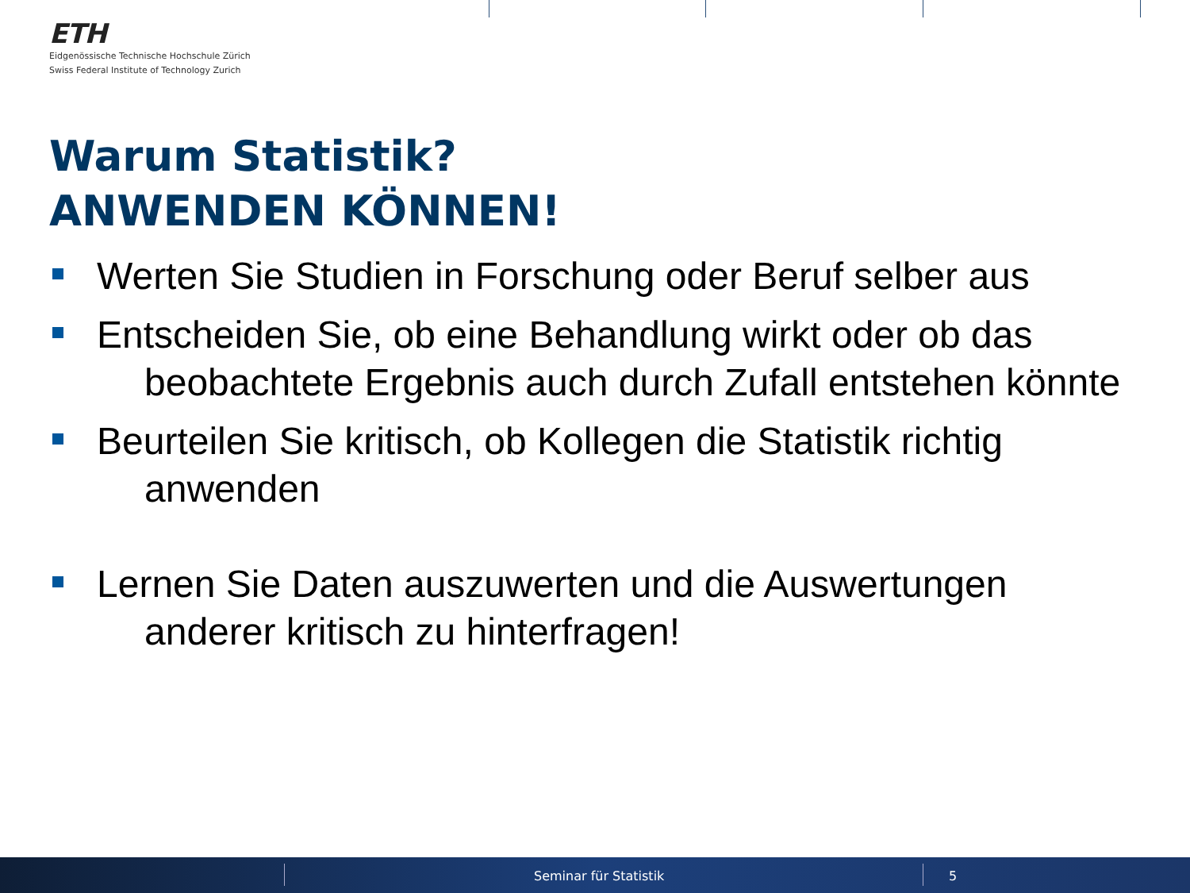ETH
Eidgenössische Technische Hochschule Zürich
Swiss Federal Institute of Technology Zurich
Warum Statistik?
ANWENDEN KÖNNEN!
Werten Sie Studien in Forschung oder Beruf selber aus
Entscheiden Sie, ob eine Behandlung wirkt oder ob das
beobachtete Ergebnis auch durch Zufall entstehen könnte
Beurteilen Sie kritisch, ob Kollegen die Statistik richtig
anwenden
Lernen Sie Daten auszuwerten und die Auswertungen
anderer kritisch zu hinterfragen!
Seminar für Statistik 5